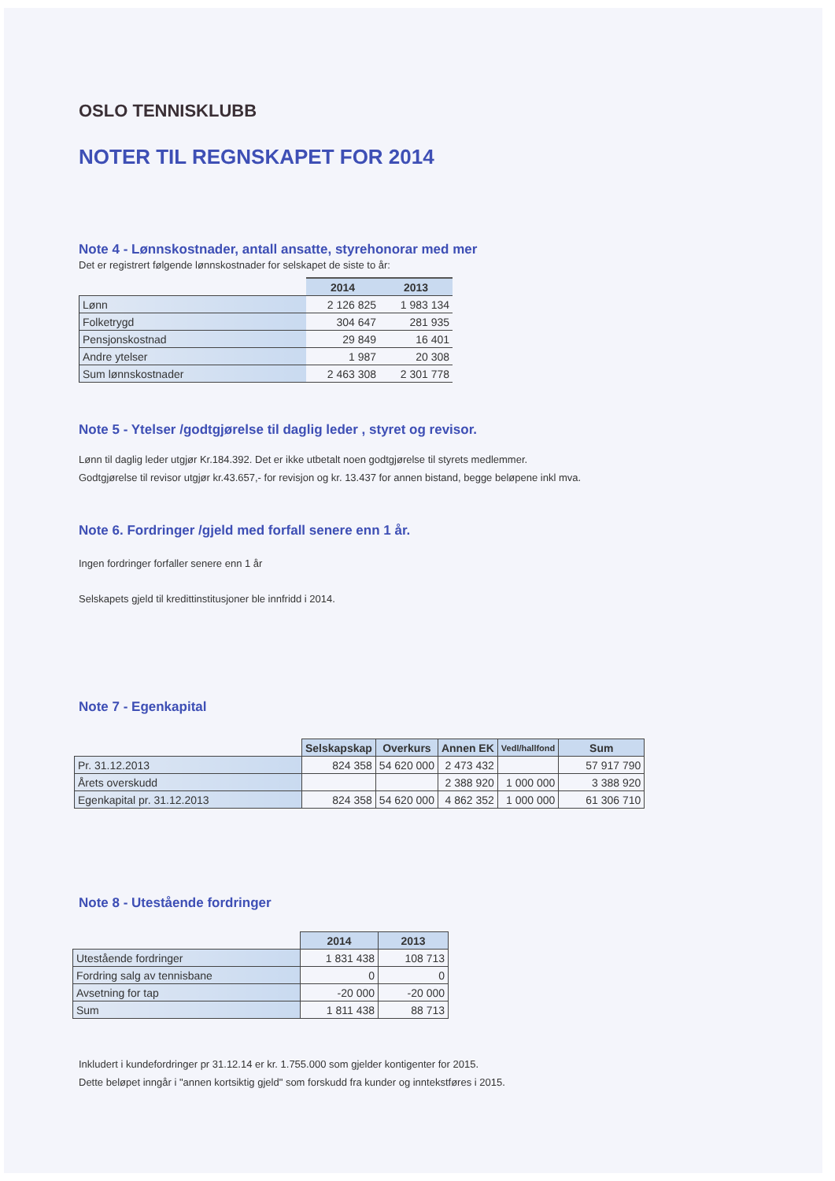OSLO TENNISKLUBB
NOTER TIL REGNSKAPET FOR 2014
Note 4 - Lønnskostnader, antall ansatte, styrehonorar med mer
Det er registrert følgende lønnskostnader for selskapet de siste to år:
| | 2014 | 2013 |
| Lønn | 2 126 825 | 1 983 134 |
| Folketrygd | 304 647 | 281 935 |
| Pensjonskostnad | 29 849 | 16 401 |
| Andre ytelser | 1 987 | 20 308 |
| Sum lønnskostnader | 2 463 308 | 2 301 778 |
Note 5 - Ytelser /godtgjørelse til daglig leder , styret og revisor.
Lønn til daglig leder utgjør Kr.184.392. Det er ikke utbetalt noen godtgjørelse til styrets medlemmer.
Godtgjørelse til revisor utgjør kr.43.657,- for revisjon og kr. 13.437 for annen bistand, begge beløpene inkl mva.
Note 6. Fordringer /gjeld med forfall senere enn 1 år.
Ingen fordringer forfaller senere enn 1 år
Selskapets gjeld til kredittinstitusjoner ble innfridd i 2014.
Note 7 - Egenkapital
| | Selskapskap | Overkurs | Annen EK | Vedl/hallfond | Sum |
| Pr. 31.12.2013 | 824 358 | 54 620 000 | 2 473 432 | | 57 917 790 |
| Årets overskudd | | | 2 388 920 | 1 000 000 | 3 388 920 |
| Egenkapital pr. 31.12.2013 | 824 358 | 54 620 000 | 4 862 352 | 1 000 000 | 61 306 710 |
Note 8 - Utestående fordringer
| | 2014 | 2013 |
| Utestående fordringer | 1 831 438 | 108 713 |
| Fordring salg av tennisbane | 0 | 0 |
| Avsetning for tap | -20 000 | -20 000 |
| Sum | 1 811 438 | 88 713 |
Inkludert i kundefordringer pr 31.12.14 er kr. 1.755.000 som gjelder kontigenter for 2015.
Dette beløpet inngår i "annen kortsiktig gjeld" som forskudd fra kunder og inntekstføres i 2015.